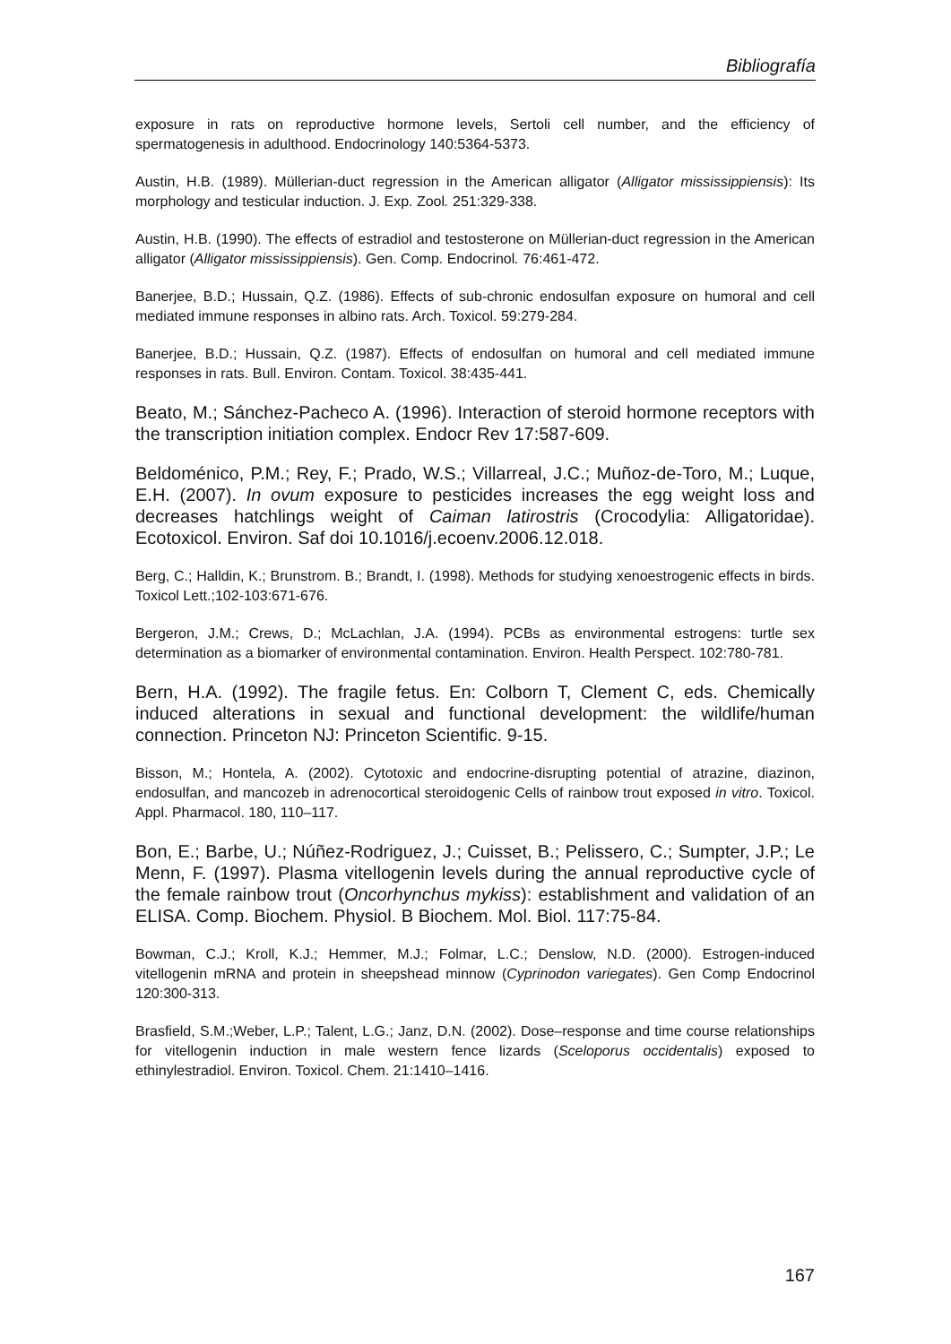Bibliografía
exposure in rats on reproductive hormone levels, Sertoli cell number, and the efficiency of spermatogenesis in adulthood. Endocrinology 140:5364-5373.
Austin, H.B. (1989). Müllerian-duct regression in the American alligator (Alligator mississippiensis): Its morphology and testicular induction. J. Exp. Zool. 251:329-338.
Austin, H.B. (1990). The effects of estradiol and testosterone on Müllerian-duct regression in the American alligator (Alligator mississippiensis). Gen. Comp. Endocrinol. 76:461-472.
Banerjee, B.D.; Hussain, Q.Z. (1986). Effects of sub-chronic endosulfan exposure on humoral and cell mediated immune responses in albino rats. Arch. Toxicol. 59:279-284.
Banerjee, B.D.; Hussain, Q.Z. (1987). Effects of endosulfan on humoral and cell mediated immune responses in rats. Bull. Environ. Contam. Toxicol. 38:435-441.
Beato, M.; Sánchez-Pacheco A. (1996). Interaction of steroid hormone receptors with the transcription initiation complex. Endocr Rev 17:587-609.
Beldoménico, P.M.; Rey, F.; Prado, W.S.; Villarreal, J.C.; Muñoz-de-Toro, M.; Luque, E.H. (2007). In ovum exposure to pesticides increases the egg weight loss and decreases hatchlings weight of Caiman latirostris (Crocodylia: Alligatoridae). Ecotoxicol. Environ. Saf doi 10.1016/j.ecoenv.2006.12.018.
Berg, C.; Halldin, K.; Brunstrom. B.; Brandt, I. (1998). Methods for studying xenoestrogenic effects in birds. Toxicol Lett.;102-103:671-676.
Bergeron, J.M.; Crews, D.; McLachlan, J.A. (1994). PCBs as environmental estrogens: turtle sex determination as a biomarker of environmental contamination. Environ. Health Perspect. 102:780-781.
Bern, H.A. (1992). The fragile fetus. En: Colborn T, Clement C, eds. Chemically induced alterations in sexual and functional development: the wildlife/human connection. Princeton NJ: Princeton Scientific. 9-15.
Bisson, M.; Hontela, A. (2002). Cytotoxic and endocrine-disrupting potential of atrazine, diazinon, endosulfan, and mancozeb in adrenocortical steroidogenic Cells of rainbow trout exposed in vitro. Toxicol. Appl. Pharmacol. 180, 110–117.
Bon, E.; Barbe, U.; Núñez-Rodriguez, J.; Cuisset, B.; Pelissero, C.; Sumpter, J.P.; Le Menn, F. (1997). Plasma vitellogenin levels during the annual reproductive cycle of the female rainbow trout (Oncorhynchus mykiss): establishment and validation of an ELISA. Comp. Biochem. Physiol. B Biochem. Mol. Biol. 117:75-84.
Bowman, C.J.; Kroll, K.J.; Hemmer, M.J.; Folmar, L.C.; Denslow, N.D. (2000). Estrogen-induced vitellogenin mRNA and protein in sheepshead minnow (Cyprinodon variegates). Gen Comp Endocrinol 120:300-313.
Brasfield, S.M.;Weber, L.P.; Talent, L.G.; Janz, D.N. (2002). Dose–response and time course relationships for vitellogenin induction in male western fence lizards (Sceloporus occidentalis) exposed to ethinylestradiol. Environ. Toxicol. Chem. 21:1410–1416.
167